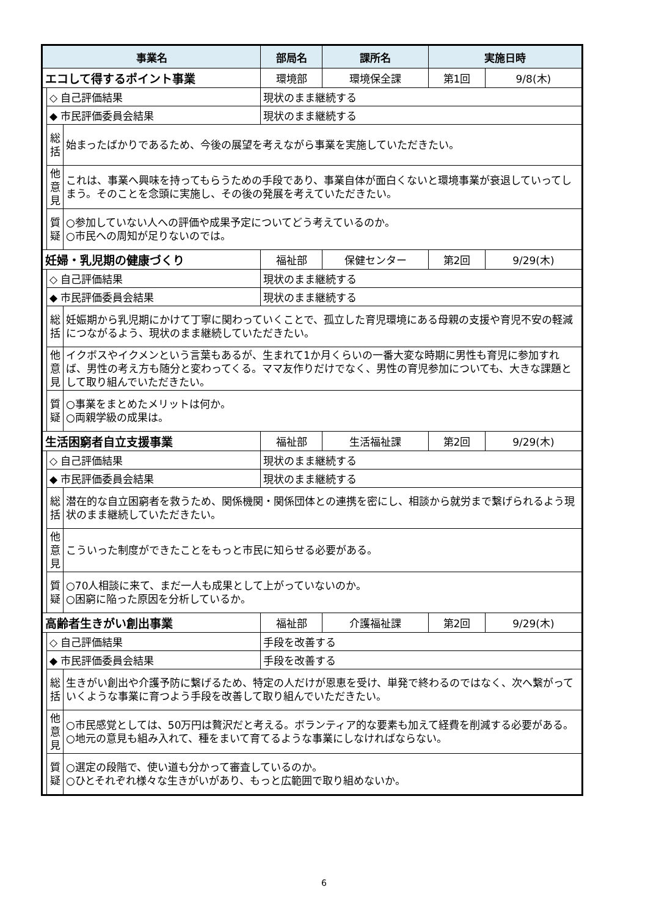| 事業名 | | | | 部局名 | 課所名 | 実施日時 | |
| --- | --- | --- | --- | --- | --- | --- | --- |
| エコして得するポイント事業 | | | | 環境部 | 環境保全課 | 第1回 | 9/8(木) |
| | ◇ 自己評価結果 | | 現状のまま継続する | | | | |
| | ◆ 市民評価委員会結果 | | 現状のまま継続する | | | | |
| | 総 括 | 始まったばかりであるため、今後の展望を考えながら事業を実施していただきたい。 | | | | | |
| | 他 意 見 | これは、事業へ興味を持ってもらうための手段であり、事業自体が面白くないと環境事業が衰退していってしまう。そのことを念頭に実施し、その後の発展を考えていただきたい。 | | | | | |
| | 質 疑 | ○参加していない人への評価や成果予定についてどう考えているのか。 ○市民への周知が足りないのでは。 | | | | | |
| 妊婦・乳児期の健康づくり | | | | 福祉部 | 保健センター | 第2回 | 9/29(木) |
| | ◇ 自己評価結果 | | 現状のまま継続する | | | | |
| | ◆ 市民評価委員会結果 | | 現状のまま継続する | | | | |
| | 総 括 | 妊娠期から乳児期にかけて丁寧に関わっていくことで、孤立した育児環境にある母親の支援や育児不安の軽減につながるよう、現状のまま継続していただきたい。 | | | | | |
| | 他 意 見 | イクボスやイクメンという言葉もあるが、生まれて1か月くらいの一番大変な時期に男性も育児に参加すれば、男性の考え方も随分と変わってくる。ママ友作りだけでなく、男性の育児参加についても、大きな課題として取り組んでいただきたい。 | | | | | |
| | 質 疑 | ○事業をまとめたメリットは何か。 ○両親学級の成果は。 | | | | | |
| 生活困窮者自立支援事業 | | | | 福祉部 | 生活福祉課 | 第2回 | 9/29(木) |
| | ◇ 自己評価結果 | | 現状のまま継続する | | | | |
| | ◆ 市民評価委員会結果 | | 現状のまま継続する | | | | |
| | 総 括 | 潜在的な自立困窮者を救うため、関係機関・関係団体との連携を密にし、相談から就労まで繋げられるよう現状のまま継続していただきたい。 | | | | | |
| | 他 意 見 | こういった制度ができたことをもっと市民に知らせる必要がある。 | | | | | |
| | 質 疑 | ○70人相談に来て、まだ一人も成果として上がっていないのか。 ○困窮に陥った原因を分析しているか。 | | | | | |
| 高齢者生きがい創出事業 | | | | 福祉部 | 介護福祉課 | 第2回 | 9/29(木) |
| | ◇ 自己評価結果 | | 手段を改善する | | | | |
| | ◆ 市民評価委員会結果 | | 手段を改善する | | | | |
| | 総 括 | 生きがい創出や介護予防に繋げるため、特定の人だけが恩恵を受け、単発で終わるのではなく、次へ繋がっていくような事業に育つよう手段を改善して取り組んでいただきたい。 | | | | | |
| | 他 意 見 | ○市民感覚としては、50万円は贅沢だと考える。ボランティア的な要素も加えて経費を削減する必要がある。 ○地元の意見も組み入れて、種をまいて育てるような事業にしなければならない。 | | | | | |
| | 質 疑 | ○選定の段階で、使い道も分かって審査しているのか。 ○ひとそれぞれ様々な生きがいがあり、もっと広範囲で取り組めないか。 | | | | | |
6